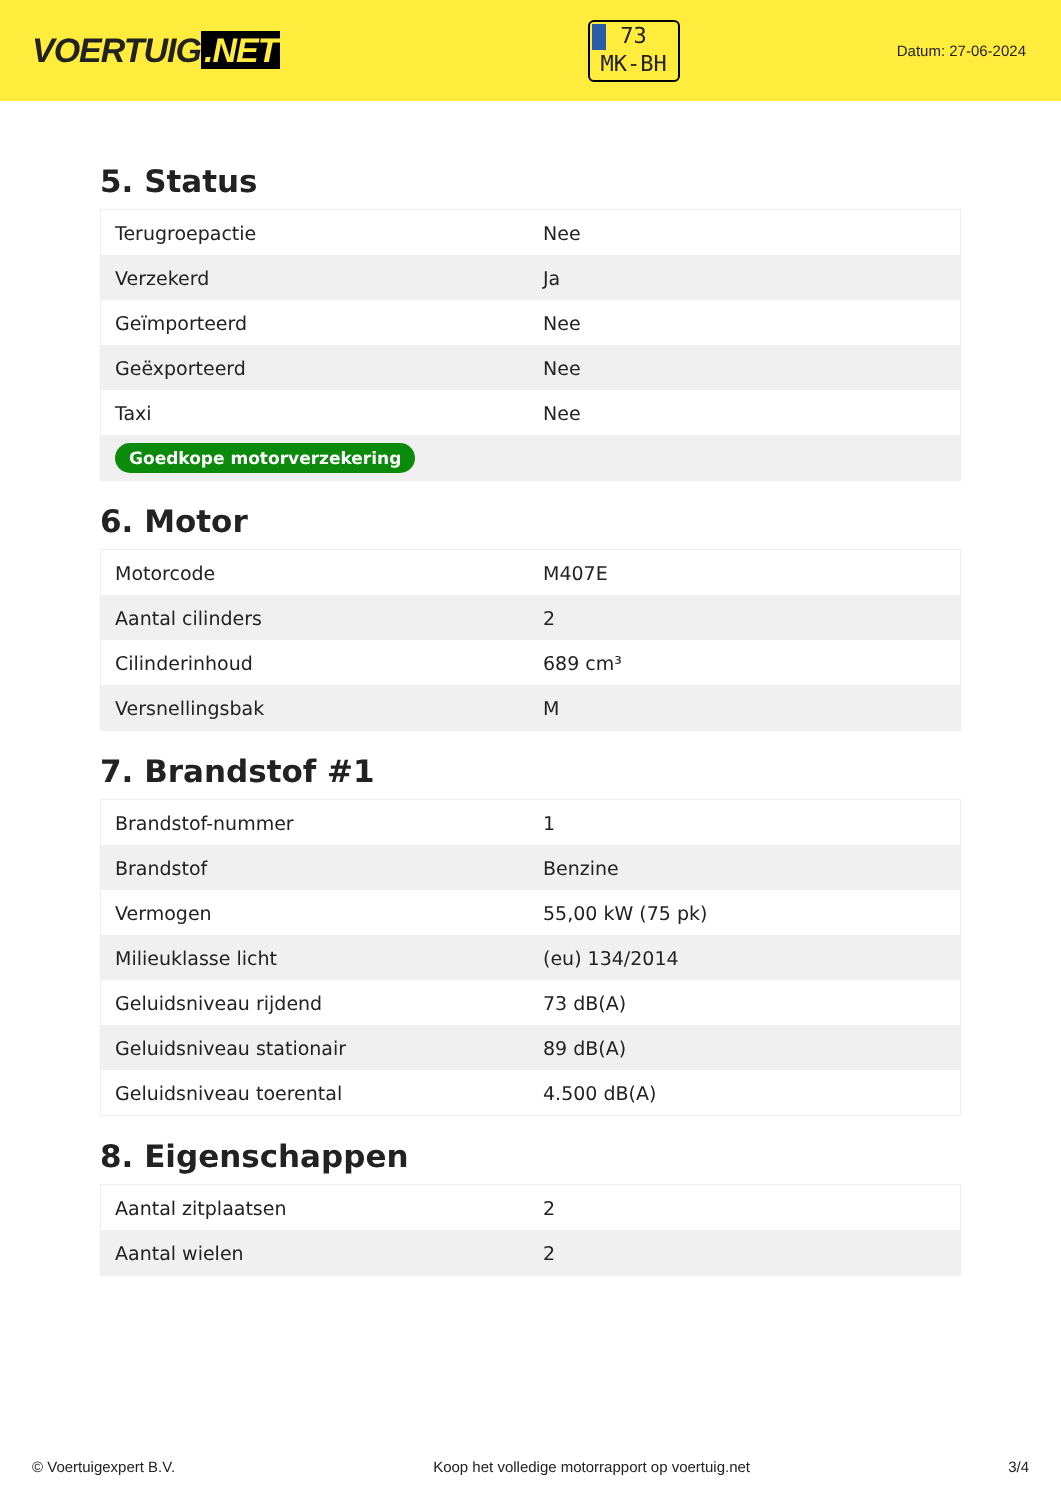VOERTUIG.NET
73
MK-BH
Datum: 27-06-2024
5. Status
| Terugroepactie | Nee |
| Verzekerd | Ja |
| Geïmporteerd | Nee |
| Geëxporteerd | Nee |
| Taxi | Nee |
| Goedkope motorverzekering | |
6. Motor
| Motorcode | M407E |
| Aantal cilinders | 2 |
| Cilinderinhoud | 689 cm³ |
| Versnellingsbak | M |
7. Brandstof #1
| Brandstof-nummer | 1 |
| Brandstof | Benzine |
| Vermogen | 55,00 kW (75 pk) |
| Milieuklasse licht | (eu) 134/2014 |
| Geluidsniveau rijdend | 73 dB(A) |
| Geluidsniveau stationair | 89 dB(A) |
| Geluidsniveau toerental | 4.500 dB(A) |
8. Eigenschappen
| Aantal zitplaatsen | 2 |
| Aantal wielen | 2 |
© Voertuigexpert B.V. Koop het volledige motorrapport op voertuig.net 3/4